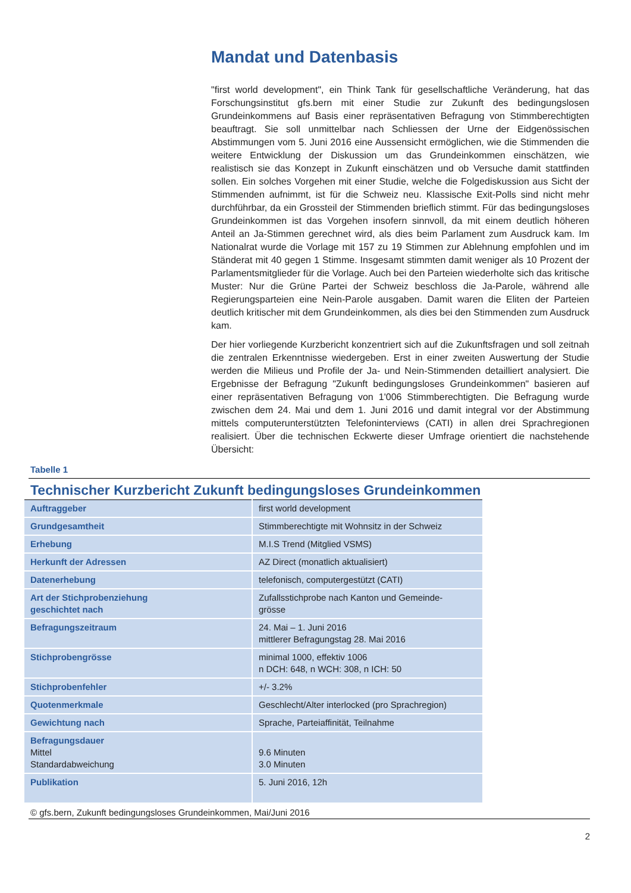Mandat und Datenbasis
"first world development", ein Think Tank für gesellschaftliche Veränderung, hat das Forschungsinstitut gfs.bern mit einer Studie zur Zukunft des bedingungslosen Grundeinkommens auf Basis einer repräsentativen Befragung von Stimmberechtigten beauftragt. Sie soll unmittelbar nach Schliessen der Urne der Eidgenössischen Abstimmungen vom 5. Juni 2016 eine Aussensicht ermöglichen, wie die Stimmenden die weitere Entwicklung der Diskussion um das Grundeinkommen einschätzen, wie realistisch sie das Konzept in Zukunft einschätzen und ob Versuche damit stattfinden sollen. Ein solches Vorgehen mit einer Studie, welche die Folgediskussion aus Sicht der Stimmenden aufnimmt, ist für die Schweiz neu. Klassische Exit-Polls sind nicht mehr durchführbar, da ein Grossteil der Stimmenden brieflich stimmt. Für das bedingungsloses Grundeinkommen ist das Vorgehen insofern sinnvoll, da mit einem deutlich höheren Anteil an Ja-Stimmen gerechnet wird, als dies beim Parlament zum Ausdruck kam. Im Nationalrat wurde die Vorlage mit 157 zu 19 Stimmen zur Ablehnung empfohlen und im Ständerat mit 40 gegen 1 Stimme. Insgesamt stimmten damit weniger als 10 Prozent der Parlamentsmitglieder für die Vorlage. Auch bei den Parteien wiederholte sich das kritische Muster: Nur die Grüne Partei der Schweiz beschloss die Ja-Parole, während alle Regierungsparteien eine Nein-Parole ausgaben. Damit waren die Eliten der Parteien deutlich kritischer mit dem Grundeinkommen, als dies bei den Stimmenden zum Ausdruck kam.
Der hier vorliegende Kurzbericht konzentriert sich auf die Zukunftsfragen und soll zeitnah die zentralen Erkenntnisse wiedergeben. Erst in einer zweiten Auswertung der Studie werden die Milieus und Profile der Ja- und Nein-Stimmenden detailliert analysiert. Die Ergebnisse der Befragung "Zukunft bedingungsloses Grundeinkommen" basieren auf einer repräsentativen Befragung von 1'006 Stimmberechtigten. Die Befragung wurde zwischen dem 24. Mai und dem 1. Juni 2016 und damit integral vor der Abstimmung mittels computerunterstützten Telefoninterviews (CATI) in allen drei Sprachregionen realisiert. Über die technischen Eckwerte dieser Umfrage orientiert die nachstehende Übersicht:
Tabelle 1
Technischer Kurzbericht Zukunft bedingungsloses Grundeinkommen
| Auftraggeber | first world development |
| Grundgesamtheit | Stimmberechtigte mit Wohnsitz in der Schweiz |
| Erhebung | M.I.S Trend (Mitglied VSMS) |
| Herkunft der Adressen | AZ Direct (monatlich aktualisiert) |
| Datenerhebung | telefonisch, computergestützt (CATI) |
| Art der Stichprobenziehung geschichtet nach | Zufallsstichprobe nach Kanton und Gemeinde- grösse |
| Befragungszeitraum | 24. Mai – 1. Juni 2016 mittlerer Befragungstag 28. Mai 2016 |
| Stichprobengrösse | minimal 1000, effektiv 1006 n DCH: 648, n WCH: 308, n ICH: 50 |
| Stichprobenfehler | +/- 3.2% |
| Quotenmerkmale | Geschlecht/Alter interlocked (pro Sprachregion) |
| Gewichtung nach | Sprache, Parteiaffinität, Teilnahme |
| Befragungsdauer Mittel Standardabweichung | 9.6 Minuten 3.0 Minuten |
| Publikation | 5. Juni 2016, 12h |
© gfs.bern, Zukunft bedingungsloses Grundeinkommen, Mai/Juni 2016
2